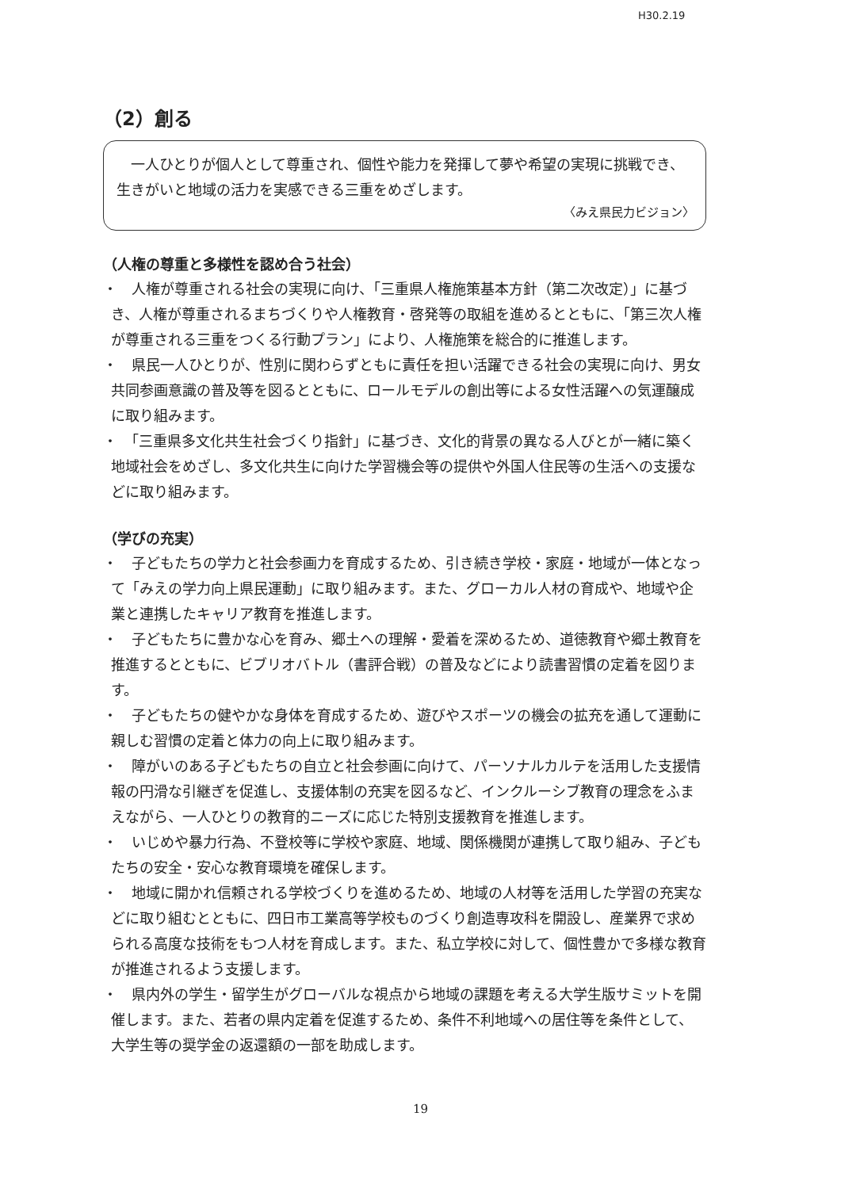H30.2.19
（2）創る
　一人ひとりが個人として尊重され、個性や能力を発揮して夢や希望の実現に挑戦でき、生きがいと地域の活力を実感できる三重をめざします。
〈みえ県民力ビジョン〉
（人権の尊重と多様性を認め合う社会）
・　人権が尊重される社会の実現に向け、「三重県人権施策基本方針（第二次改定）」に基づき、人権が尊重されるまちづくりや人権教育・啓発等の取組を進めるとともに、「第三次人権が尊重される三重をつくる行動プラン」により、人権施策を総合的に推進します。
・　県民一人ひとりが、性別に関わらずともに責任を担い活躍できる社会の実現に向け、男女共同参画意識の普及等を図るとともに、ロールモデルの創出等による女性活躍への気運醸成に取り組みます。
・　「三重県多文化共生社会づくり指針」に基づき、文化的背景の異なる人びとが一緒に築く地域社会をめざし、多文化共生に向けた学習機会等の提供や外国人住民等の生活への支援などに取り組みます。
（学びの充実）
・　子どもたちの学力と社会参画力を育成するため、引き続き学校・家庭・地域が一体となって「みえの学力向上県民運動」に取り組みます。また、グローカル人材の育成や、地域や企業と連携したキャリア教育を推進します。
・　子どもたちに豊かな心を育み、郷土への理解・愛着を深めるため、道徳教育や郷土教育を推進するとともに、ビブリオバトル（書評合戦）の普及などにより読書習慣の定着を図ります。
・　子どもたちの健やかな身体を育成するため、遊びやスポーツの機会の拡充を通して運動に親しむ習慣の定着と体力の向上に取り組みます。
・　障がいのある子どもたちの自立と社会参画に向けて、パーソナルカルテを活用した支援情報の円滑な引継ぎを促進し、支援体制の充実を図るなど、インクルーシブ教育の理念をふまえながら、一人ひとりの教育的ニーズに応じた特別支援教育を推進します。
・　いじめや暴力行為、不登校等に学校や家庭、地域、関係機関が連携して取り組み、子どもたちの安全・安心な教育環境を確保します。
・　地域に開かれ信頼される学校づくりを進めるため、地域の人材等を活用した学習の充実などに取り組むとともに、四日市工業高等学校ものづくり創造専攻科を開設し、産業界で求められる高度な技術をもつ人材を育成します。また、私立学校に対して、個性豊かで多様な教育が推進されるよう支援します。
・　県内外の学生・留学生がグローバルな視点から地域の課題を考える大学生版サミットを開催します。また、若者の県内定着を促進するため、条件不利地域への居住等を条件として、大学生等の奨学金の返還額の一部を助成します。
19